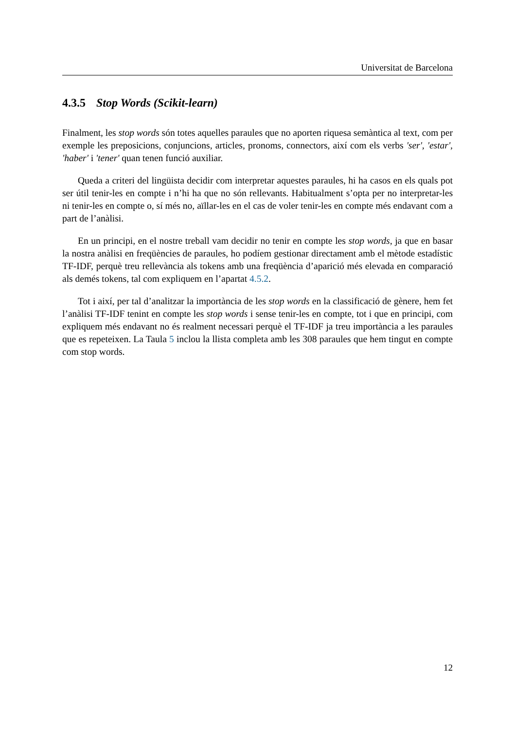Universitat de Barcelona
4.3.5 Stop Words (Scikit-learn)
Finalment, les stop words són totes aquelles paraules que no aporten riquesa semàntica al text, com per exemple les preposicions, conjuncions, articles, pronoms, connectors, així com els verbs 'ser', 'estar', 'haber' i 'tener' quan tenen funció auxiliar.
Queda a criteri del lingüista decidir com interpretar aquestes paraules, hi ha casos en els quals pot ser útil tenir-les en compte i n’hi ha que no són rellevants. Habitualment s’opta per no interpretar-les ni tenir-les en compte o, sí més no, aïllar-les en el cas de voler tenir-les en compte més endavant com a part de l’anàlisi.
En un principi, en el nostre treball vam decidir no tenir en compte les stop words, ja que en basar la nostra anàlisi en freqüències de paraules, ho podíem gestionar directament amb el mètode estadístic TF-IDF, perquè treu rellevància als tokens amb una freqüència d’aparició més elevada en comparació als demés tokens, tal com expliquem en l’apartat 4.5.2.
Tot i així, per tal d’analitzar la importància de les stop words en la classificació de gènere, hem fet l’anàlisi TF-IDF tenint en compte les stop words i sense tenir-les en compte, tot i que en principi, com expliquem més endavant no és realment necessari perquè el TF-IDF ja treu importància a les paraules que es repeteixen. La Taula 5 inclou la llista completa amb les 308 paraules que hem tingut en compte com stop words.
12